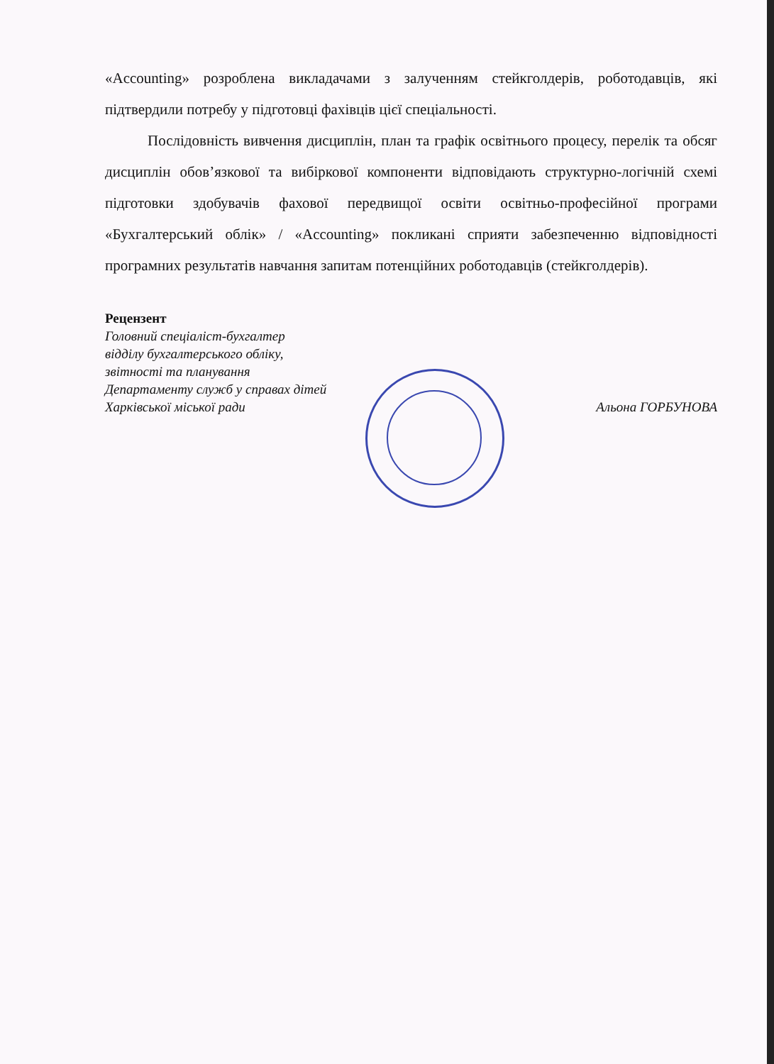«Accounting» розроблена викладачами з залученням стейкголдерів, роботодавців, які підтвердили потребу у підготовці фахівців цієї спеціальності.
Послідовність вивчення дисциплін, план та графік освітнього процесу, перелік та обсяг дисциплін обов’язкової та вибіркової компоненти відповідають структурно-логічній схемі підготовки здобувачів фахової передвищої освіти освітньо-професійної програми «Бухгалтерський облік» / «Accounting» покликані сприяти забезпеченню відповідності програмних результатів навчання запитам потенційних роботодавців (стейкголдерів).
Рецензент
Головний спеціаліст-бухгалтер
відділу бухгалтерського обліку,
звітності та планування
Департаменту служб у справах дітей
Харківської міської ради Альона ГОРБУНОВА